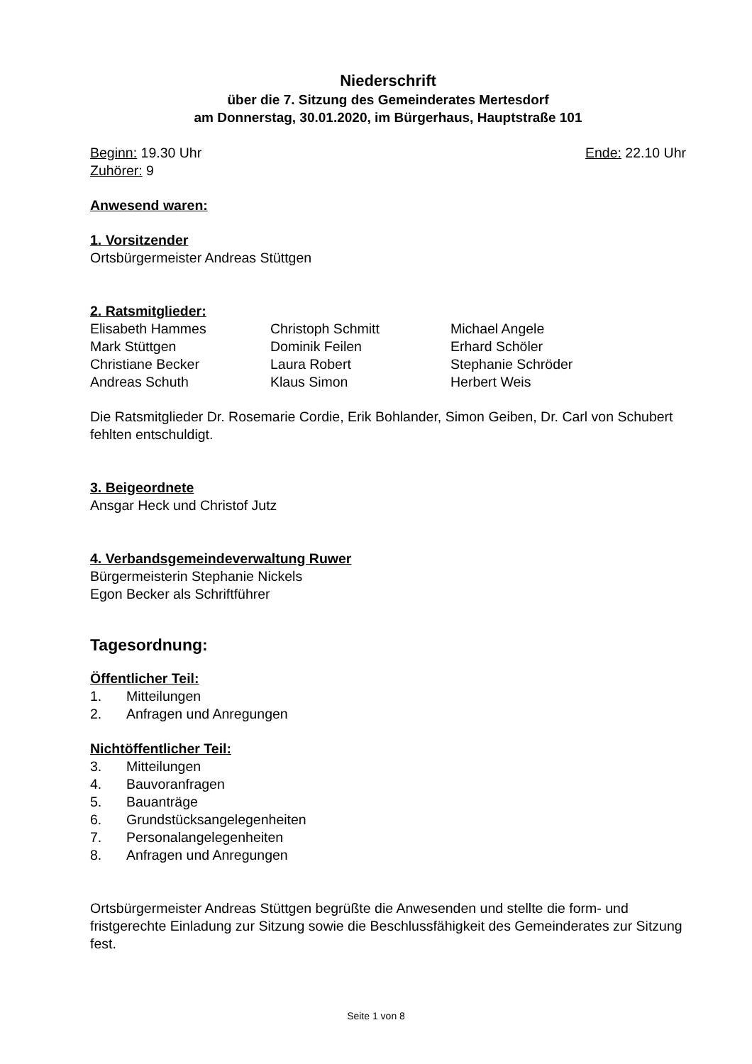Niederschrift
über die 7. Sitzung des Gemeinderates Mertesdorf
am Donnerstag, 30.01.2020, im Bürgerhaus, Hauptstraße 101
Beginn: 19.30 Uhr Ende: 22.10 Uhr
Zuhörer: 9
Anwesend waren:
1. Vorsitzender
Ortsbürgermeister Andreas Stüttgen
2. Ratsmitglieder:
| Elisabeth Hammes | Christoph Schmitt | Michael Angele |
| Mark Stüttgen | Dominik Feilen | Erhard Schöler |
| Christiane Becker | Laura Robert | Stephanie Schröder |
| Andreas Schuth | Klaus Simon | Herbert Weis |
Die Ratsmitglieder Dr. Rosemarie Cordie, Erik Bohlander, Simon Geiben, Dr. Carl von Schubert fehlten entschuldigt.
3. Beigeordnete
Ansgar Heck und Christof Jutz
4. Verbandsgemeindeverwaltung Ruwer
Bürgermeisterin Stephanie Nickels
Egon Becker als Schriftführer
Tagesordnung:
Öffentlicher Teil:
1. Mitteilungen
2. Anfragen und Anregungen
Nichtöffentlicher Teil:
3. Mitteilungen
4. Bauvoranfragen
5. Bauanträge
6. Grundstücksangelegenheiten
7. Personalangelegenheiten
8. Anfragen und Anregungen
Ortsbürgermeister Andreas Stüttgen begrüßte die Anwesenden und stellte die form- und fristgerechte Einladung zur Sitzung sowie die Beschlussfähigkeit des Gemeinderates zur Sitzung fest.
Seite 1 von 8